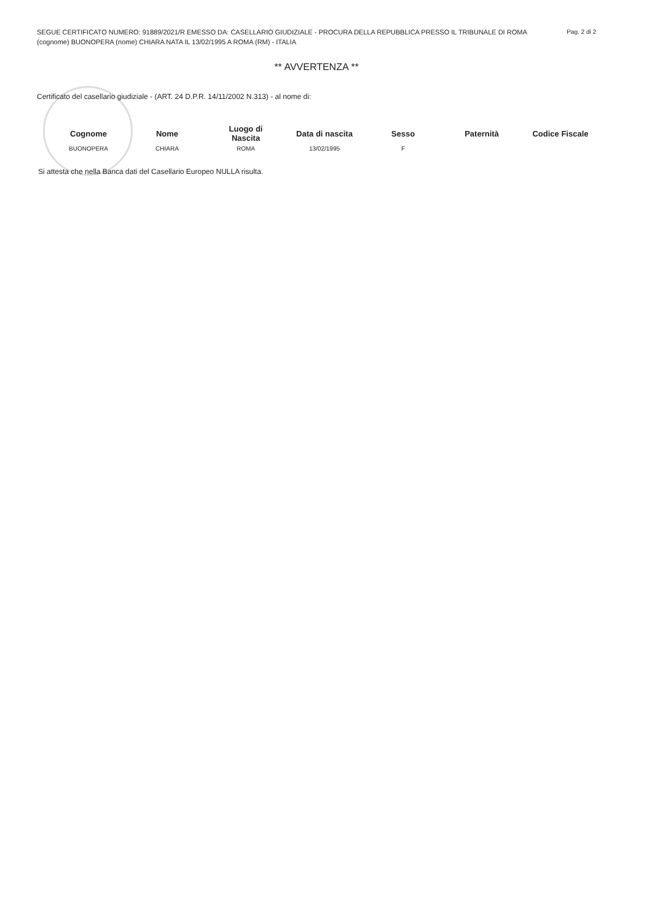Pag. 2 di 2 SEGUE CERTIFICATO NUMERO: 91889/2021/R EMESSO DA: CASELLARIO GIUDIZIALE - PROCURA DELLA REPUBBLICA PRESSO IL TRIBUNALE DI ROMA
(cognome) BUONOPERA (nome) CHIARA NATA IL 13/02/1995 A ROMA (RM) - ITALIA
** AVVERTENZA **
Certificato del casellario giudiziale - (ART. 24 D.P.R. 14/11/2002 N.313) - al nome di:
| Cognome | Nome | Luogo di Nascita | Data di nascita | Sesso | Paternità | Codice Fiscale |
| --- | --- | --- | --- | --- | --- | --- |
| BUONOPERA | CHIARA | ROMA | 13/02/1995 | F | | |
Si attesta che nella Banca dati del Casellario Europeo NULLA risulta.